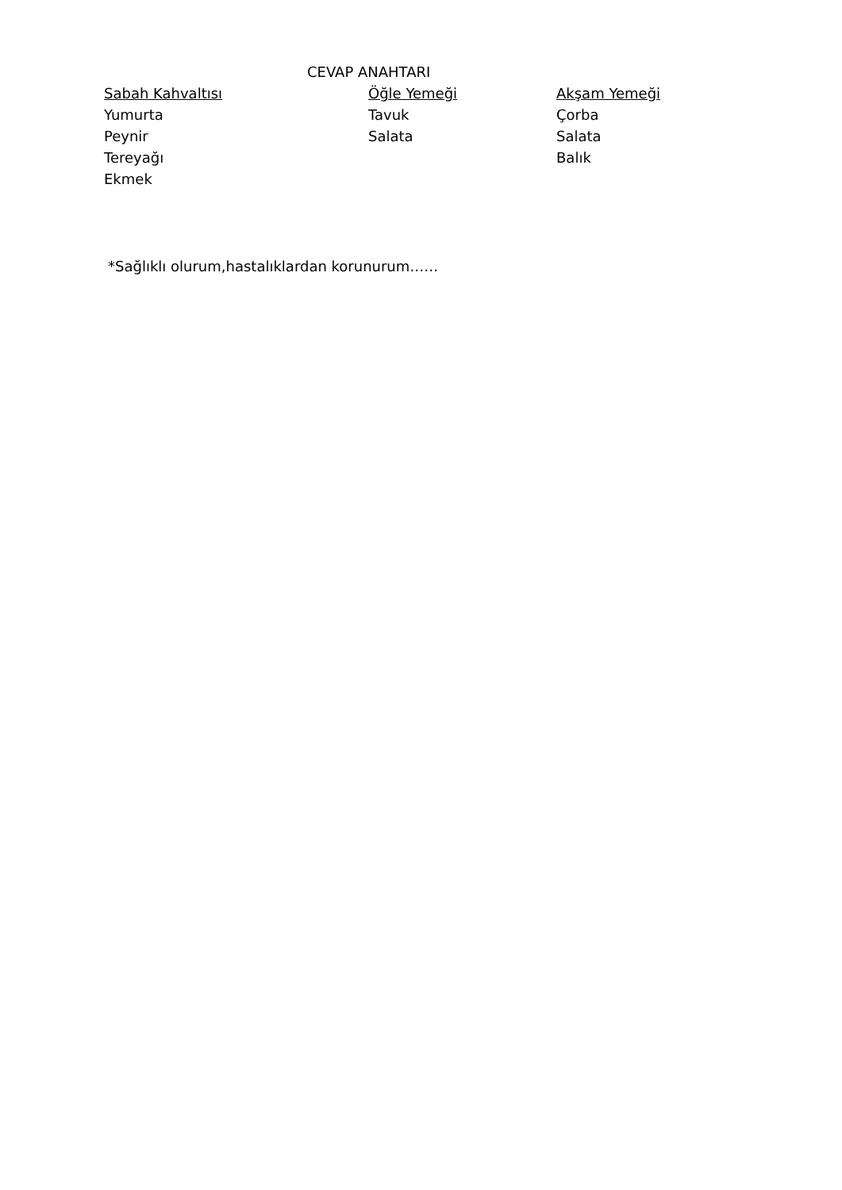CEVAP ANAHTARI
| Sabah Kahvaltısı | Öğle Yemeği | Akşam Yemeği |
| --- | --- | --- |
| Yumurta | Tavuk | Çorba |
| Peynir | Salata | Salata |
| Tereyağı | | Balık |
| Ekmek | | |
*Sağlıklı olurum,hastalıklardan korunurum……